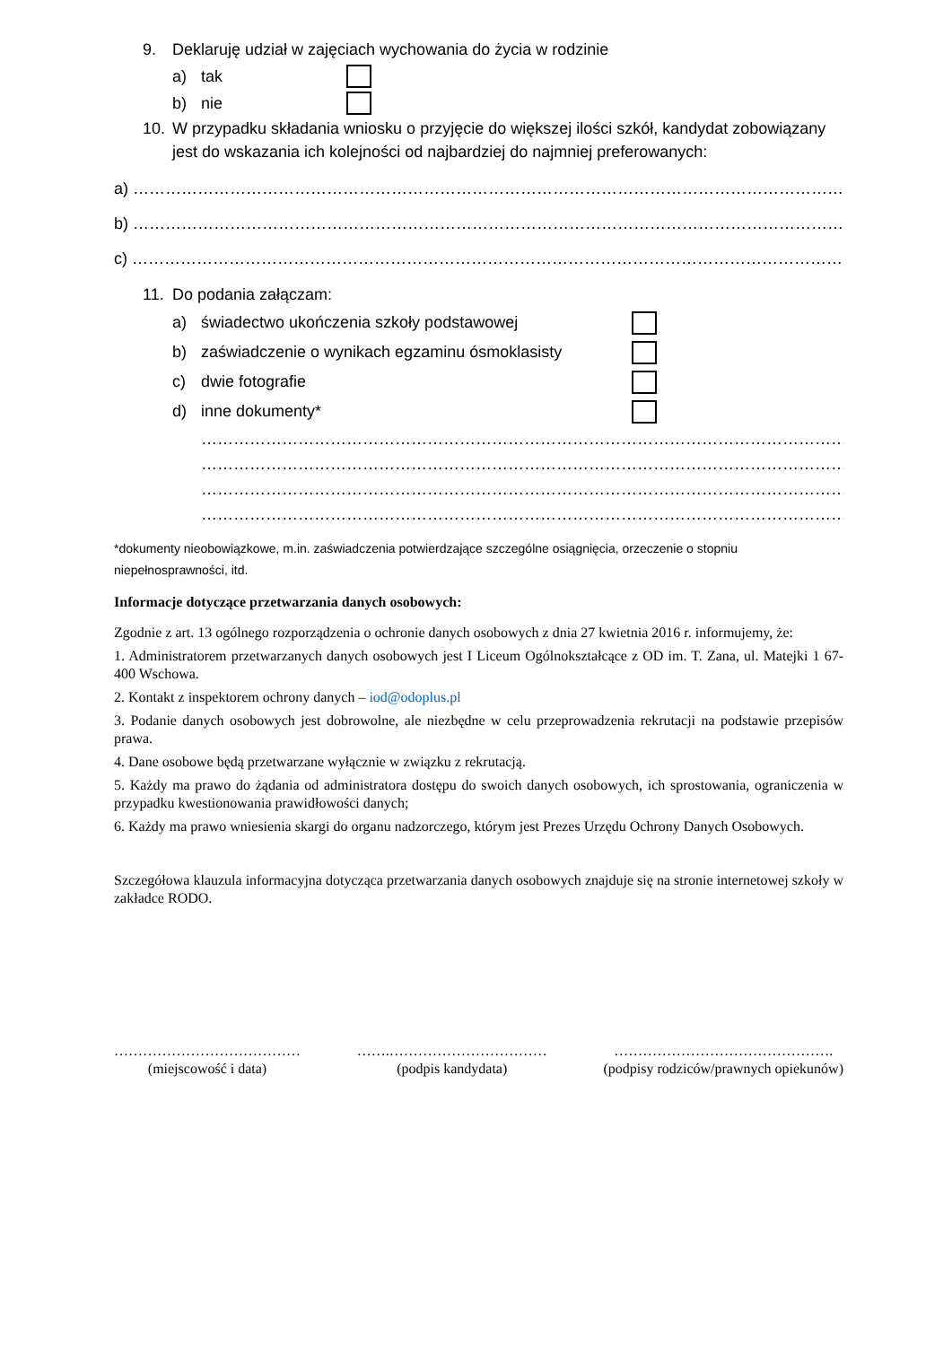9. Deklaruję udział w zajęciach wychowania do życia w rodzinie
a) tak
b) nie
10. W przypadku składania wniosku o przyjęcie do większej ilości szkół, kandydat zobowiązany jest do wskazania ich kolejności od najbardziej do najmniej preferowanych:
a) ……………………………………………………………………………………………………………………………………………
b) ……………………………………………………………………………………………………………………………………………
c) ……………………………………………………………………………………………………………………………………………
11. Do podania załączam:
a) świadectwo ukończenia szkoły podstawowej
b) zaświadczenie o wynikach egzaminu ósmoklasisty
c) dwie fotografie
d) inne dokumenty*
……………………………………………………………………………………………………………………………
……………………………………………………………………………………………………………………………
……………………………………………………………………………………………………………………………
……………………………………………………………………………………………………………………………
*dokumenty nieobowiązkowe, m.in. zaświadczenia potwierdzające szczególne osiągnięcia, orzeczenie o stopniu niepełnosprawności, itd.
Informacje dotyczące przetwarzania danych osobowych:
Zgodnie z art. 13 ogólnego rozporządzenia o ochronie danych osobowych z dnia 27 kwietnia 2016 r. informujemy, że:
1. Administratorem przetwarzanych danych osobowych jest I Liceum Ogólnokształcące z OD im. T. Zana, ul. Matejki 1 67- 400 Wschowa.
2. Kontakt z inspektorem ochrony danych – iod@odoplus.pl
3. Podanie danych osobowych jest dobrowolne, ale niezbędne w celu przeprowadzenia rekrutacji na podstawie przepisów prawa.
4. Dane osobowe będą przetwarzane wyłącznie w związku z rekrutacją.
5. Każdy ma prawo do żądania od administratora dostępu do swoich danych osobowych, ich sprostowania, ograniczenia w przypadku kwestionowania prawidłowości danych;
6. Każdy ma prawo wniesienia skargi do organu nadzorczego, którym jest Prezes Urzędu Ochrony Danych Osobowych.
Szczegółowa klauzula informacyjna dotycząca przetwarzania danych osobowych znajduje się na stronie internetowej szkoły w zakładce RODO.
…………………………………
(miejscowość i data)
…….……………………………
(podpis kandydata)
……………………………………….
(podpisy rodziców/prawnych opiekunów)